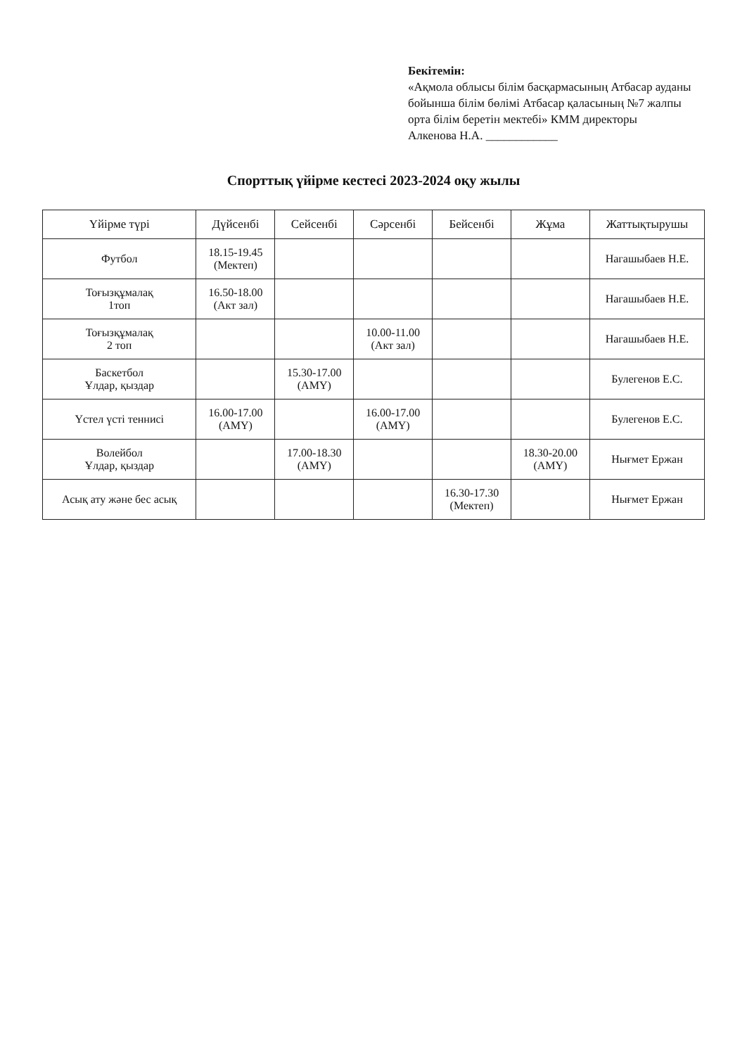Бекітемін:
«Ақмола облысы білім басқармасының Атбасар ауданы бойынша білім бөлімі Атбасар қаласының №7 жалпы орта білім беретін мектебі» КММ директоры
Алкенова Н.А. ____________
Спорттық үйірме кестесі 2023-2024 оқу жылы
| Үйірме түрі | Дүйсенбі | Сейсенбі | Сәрсенбі | Бейсенбі | Жұма | Жаттықтырушы |
| --- | --- | --- | --- | --- | --- | --- |
| Футбол | 18.15-19.45 (Мектеп) | | | | | Нагашыбаев Н.Е. |
| Тоғызқұмалақ 1топ | 16.50-18.00 (Акт зал) | | | | | Нагашыбаев Н.Е. |
| Тоғызқұмалақ 2 топ | | | 10.00-11.00 (Акт зал) | | | Нагашыбаев Н.Е. |
| Баскетбол Ұлдар, қыздар | | 15.30-17.00 (АМҮ) | | | | Булегенов Е.С. |
| Үстел үсті теннисі | 16.00-17.00 (АМҮ) | | 16.00-17.00 (АМҮ) | | | Булегенов Е.С. |
| Волейбол Ұлдар, қыздар | | 17.00-18.30 (АМҮ) | | | 18.30-20.00 (АМҮ) | Нығмет Ержан |
| Асық ату және бес асық | | | | 16.30-17.30 (Мектеп) | | Нығмет Ержан |